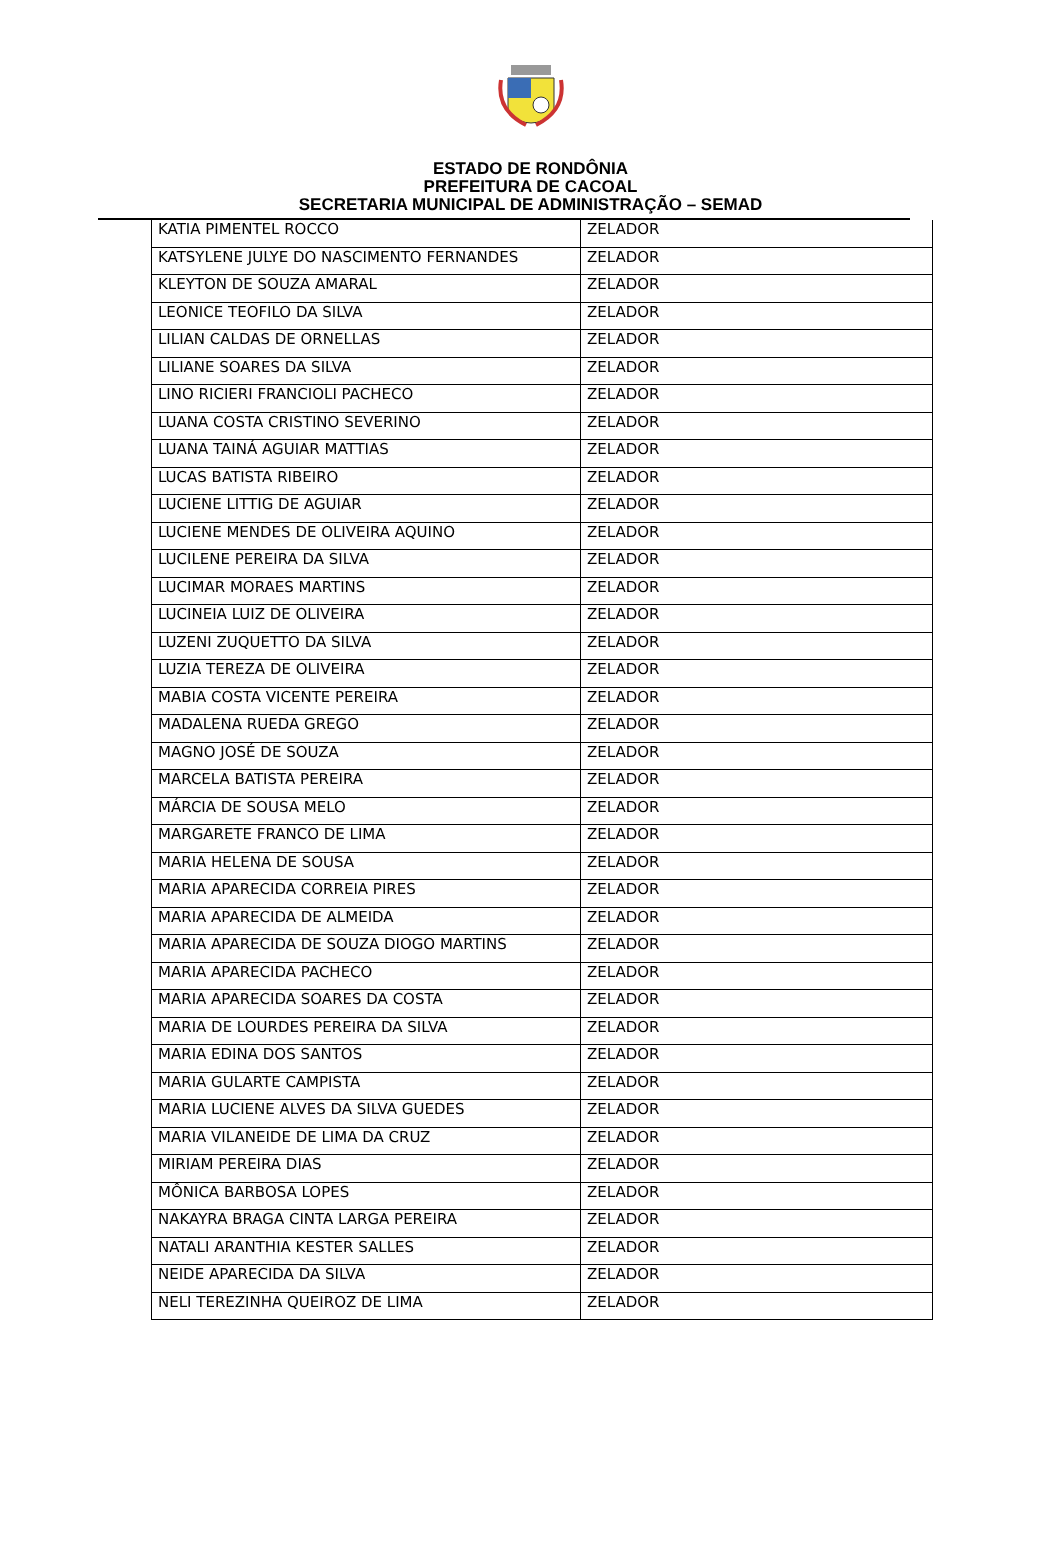ESTADO DE RONDÔNIA
PREFEITURA DE CACOAL
SECRETARIA MUNICIPAL DE ADMINISTRAÇÃO – SEMAD
| KATIA PIMENTEL ROCCO | ZELADOR |
| KATSYLENE JULYE DO NASCIMENTO FERNANDES | ZELADOR |
| KLEYTON DE SOUZA AMARAL | ZELADOR |
| LEONICE TEOFILO DA SILVA | ZELADOR |
| LILIAN CALDAS DE ORNELLAS | ZELADOR |
| LILIANE SOARES DA SILVA | ZELADOR |
| LINO RICIERI FRANCIOLI PACHECO | ZELADOR |
| LUANA COSTA CRISTINO SEVERINO | ZELADOR |
| LUANA TAINÁ AGUIAR MATTIAS | ZELADOR |
| LUCAS BATISTA RIBEIRO | ZELADOR |
| LUCIENE LITTIG DE AGUIAR | ZELADOR |
| LUCIENE MENDES DE OLIVEIRA AQUINO | ZELADOR |
| LUCILENE PEREIRA DA SILVA | ZELADOR |
| LUCIMAR MORAES MARTINS | ZELADOR |
| LUCINEIA LUIZ DE OLIVEIRA | ZELADOR |
| LUZENI ZUQUETTO DA SILVA | ZELADOR |
| LUZIA TEREZA DE OLIVEIRA | ZELADOR |
| MABIA COSTA VICENTE PEREIRA | ZELADOR |
| MADALENA RUEDA GREGO | ZELADOR |
| MAGNO JOSÉ DE SOUZA | ZELADOR |
| MARCELA BATISTA PEREIRA | ZELADOR |
| MÁRCIA DE SOUSA MELO | ZELADOR |
| MARGARETE FRANCO DE LIMA | ZELADOR |
| MARIA HELENA DE SOUSA | ZELADOR |
| MARIA APARECIDA CORREIA PIRES | ZELADOR |
| MARIA APARECIDA DE ALMEIDA | ZELADOR |
| MARIA APARECIDA DE SOUZA DIOGO MARTINS | ZELADOR |
| MARIA APARECIDA PACHECO | ZELADOR |
| MARIA APARECIDA SOARES DA COSTA | ZELADOR |
| MARIA DE LOURDES PEREIRA DA SILVA | ZELADOR |
| MARIA EDINA DOS SANTOS | ZELADOR |
| MARIA GULARTE CAMPISTA | ZELADOR |
| MARIA LUCIENE ALVES DA SILVA GUEDES | ZELADOR |
| MARIA VILANEIDE DE LIMA DA CRUZ | ZELADOR |
| MIRIAM PEREIRA DIAS | ZELADOR |
| MÔNICA BARBOSA LOPES | ZELADOR |
| NAKAYRA BRAGA CINTA LARGA PEREIRA | ZELADOR |
| NATALI ARANTHIA KESTER SALLES | ZELADOR |
| NEIDE APARECIDA DA SILVA | ZELADOR |
| NELI TEREZINHA QUEIROZ DE LIMA | ZELADOR |